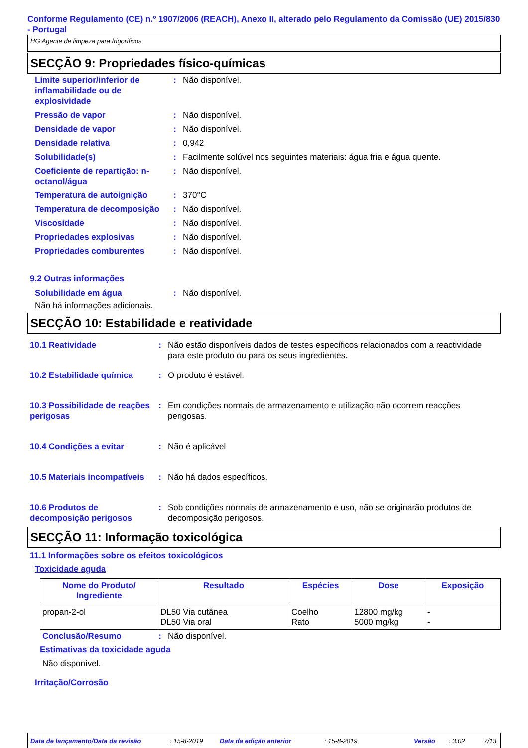Conforme Regulamento (CE) n.º 1907/2006 (REACH), Anexo II, alterado pelo Regulamento da Comissão (UE) 2015/830 - Portugal
HG Agente de limpeza para frigoríficos
SECÇÃO 9: Propriedades físico-químicas
| Limite superior/inferior de inflamabilidade ou de explosividade | : | Não disponível. |
| Pressão de vapor | : | Não disponível. |
| Densidade de vapor | : | Não disponível. |
| Densidade relativa | : | 0,942 |
| Solubilidade(s) | : | Facilmente solúvel nos seguintes materiais: água fria e água quente. |
| Coeficiente de repartição: n-octanol/água | : | Não disponível. |
| Temperatura de autoignição | : | 370°C |
| Temperatura de decomposição | : | Não disponível. |
| Viscosidade | : | Não disponível. |
| Propriedades explosivas | : | Não disponível. |
| Propriedades comburentes | : | Não disponível. |
9.2 Outras informações
| Solubilidade em água | : | Não disponível. |
Não há informações adicionais.
SECÇÃO 10: Estabilidade e reatividade
| 10.1 Reatividade | : | Não estão disponíveis dados de testes específicos relacionados com a reactividade para este produto ou para os seus ingredientes. |
| 10.2 Estabilidade química | : | O produto é estável. |
| 10.3 Possibilidade de reações perigosas | : | Em condições normais de armazenamento e utilização não ocorrem reacções perigosas. |
| 10.4 Condições a evitar | : | Não é aplicável |
| 10.5 Materiais incompatíveis | : | Não há dados específicos. |
| 10.6 Produtos de decomposição perigosos | : | Sob condições normais de armazenamento e uso, não se originarão produtos de decomposição perigosos. |
SECÇÃO 11: Informação toxicológica
11.1 Informações sobre os efeitos toxicológicos
Toxicidade aguda
| Nome do Produto/ Ingrediente | Resultado | Espécies | Dose | Exposição |
| --- | --- | --- | --- | --- |
| propan-2-ol | DL50 Via cutânea DL50 Via oral | Coelho Rato | 12800 mg/kg 5000 mg/kg | - - |
| Conclusão/Resumo | : | Não disponível. |
Estimativas da toxicidade aguda
Não disponível.
Irritação/Corrosão
Data de lançamento/Data da revisão: 15-8-2019 Data da edição anterior: 15-8-2019 Versão: 3.02 7/13